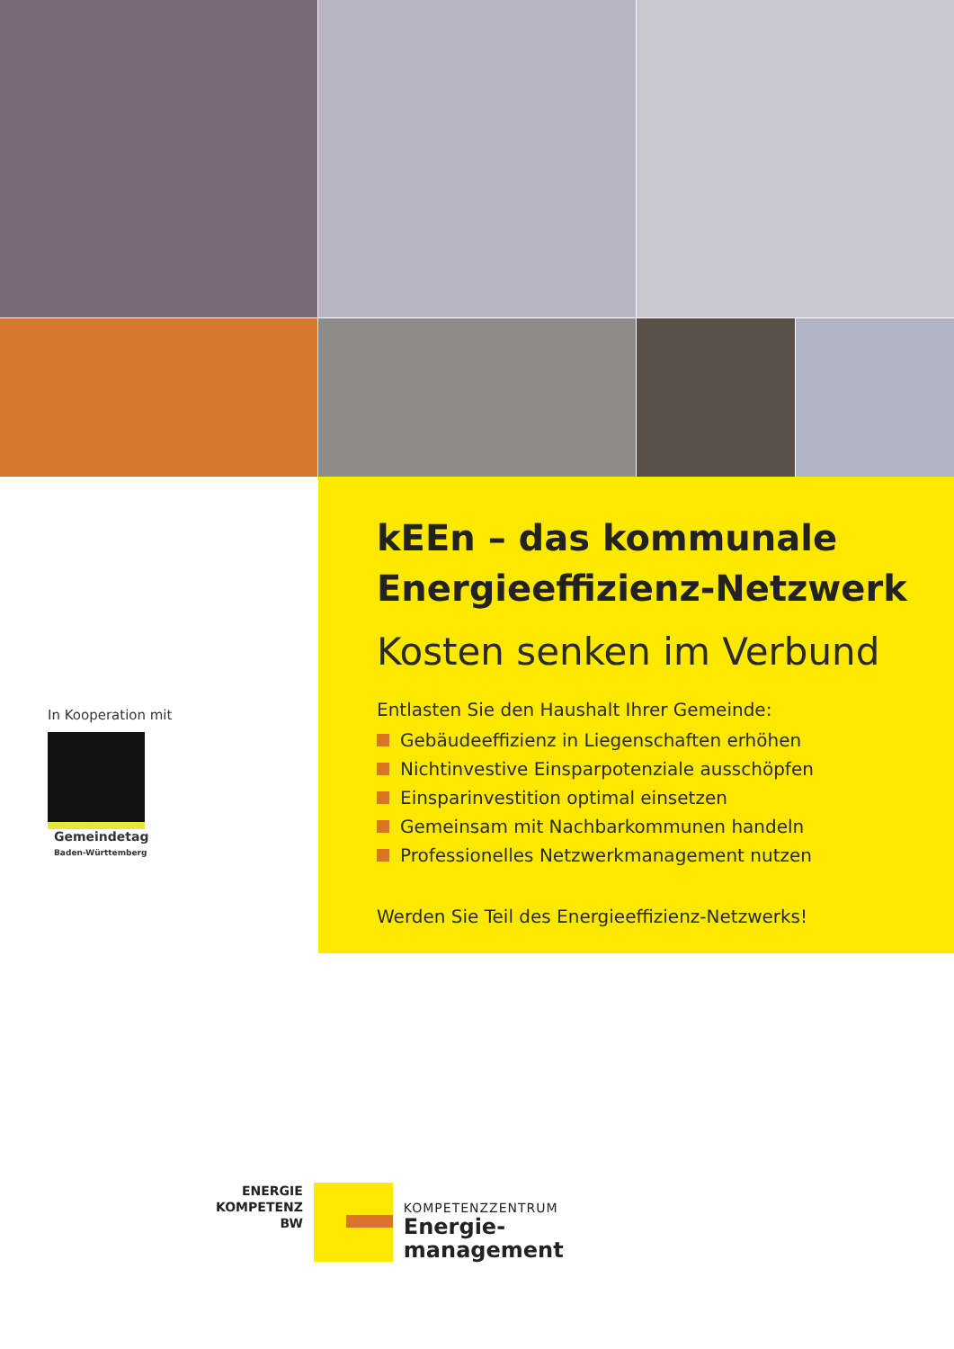In Kooperation mit
Gemeindetag
Baden-Württemberg
kEEn – das kommunale
Energieeffizienz-Netzwerk
Kosten senken im Verbund
Entlasten Sie den Haushalt Ihrer Gemeinde:
Gebäudeeffizienz in Liegenschaften erhöhen
Nichtinvestive Einsparpotenziale ausschöpfen
Einsparinvestition optimal einsetzen
Gemeinsam mit Nachbarkommunen handeln
Professionelles Netzwerkmanagement nutzen
Werden Sie Teil des Energieeffizienz-Netzwerks!
ENERGIE
KOMPETENZ
BW
KOMPETENZZENTRUM
Energie-
management